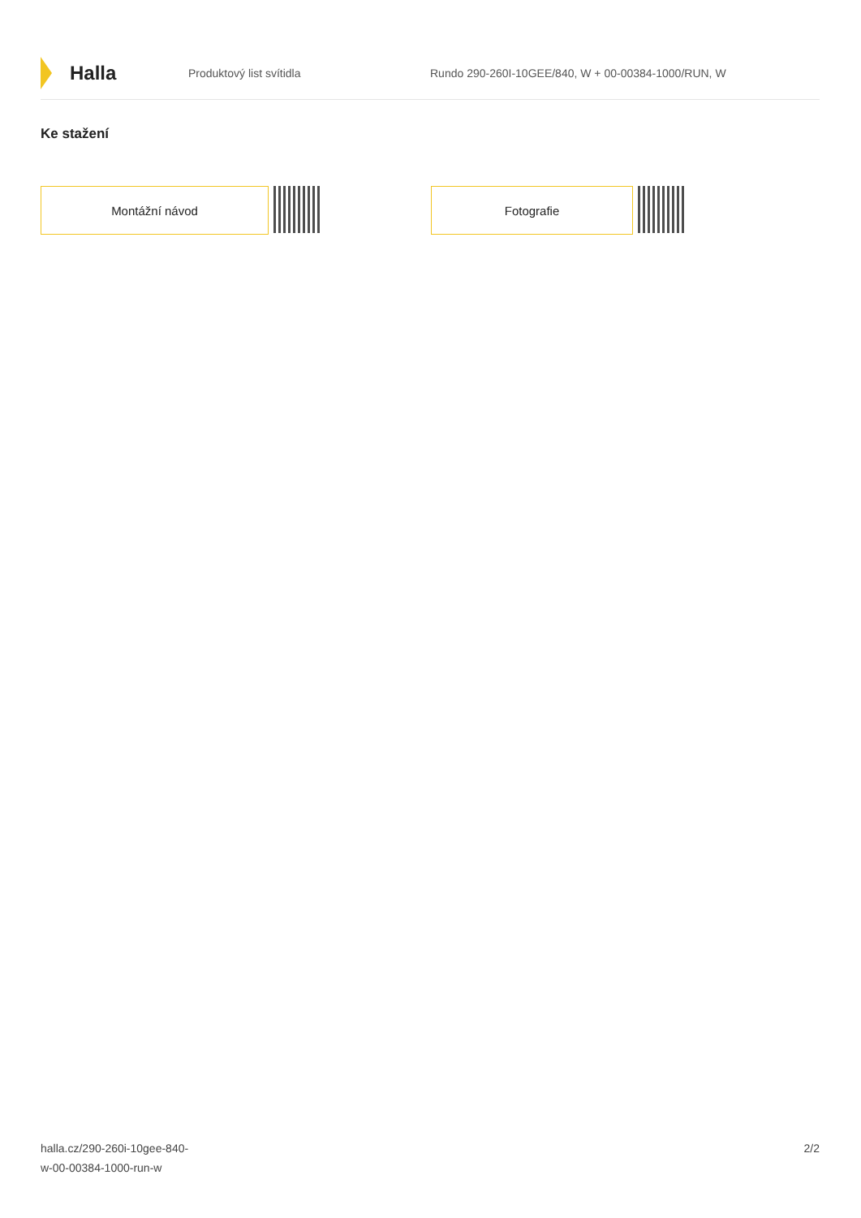Halla
Produktový list svítidla
Rundo 290-260I-10GEE/840, W + 00-00384-1000/RUN, W
Ke stažení
Montážní návod Fotografie
halla.cz/290-260i-10gee-840-
w-00-00384-1000-run-w
2/2